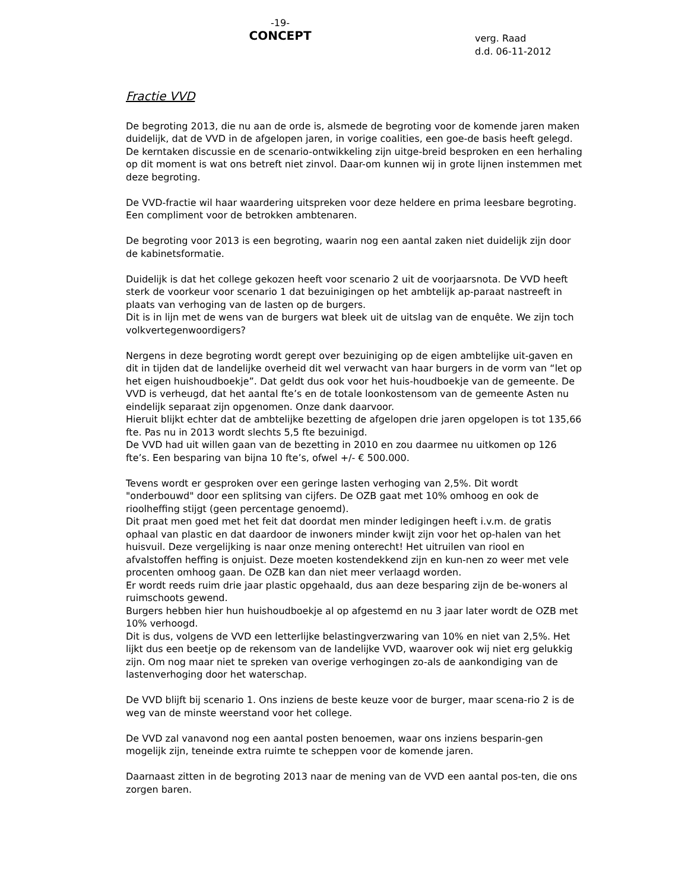-19-
CONCEPT
verg. Raad
d.d. 06-11-2012
Fractie VVD
De begroting 2013, die nu aan de orde is, alsmede de begroting voor de komende jaren maken duidelijk, dat de VVD in de afgelopen jaren, in vorige coalities, een goe-de basis heeft gelegd. De kerntaken discussie en de scenario-ontwikkeling zijn uitge-breid besproken en een herhaling op dit moment is wat ons betreft niet zinvol. Daar-om kunnen wij in grote lijnen instemmen met deze begroting.
De VVD-fractie wil haar waardering uitspreken voor deze heldere en prima leesbare begroting. Een compliment voor de betrokken ambtenaren.
De begroting voor 2013 is een begroting, waarin nog een aantal zaken niet duidelijk zijn door de kabinetsformatie.
Duidelijk is dat het college gekozen heeft voor scenario 2 uit de voorjaarsnota. De VVD heeft sterk de voorkeur voor scenario 1 dat bezuinigingen op het ambtelijk ap-paraat nastreeft in plaats van verhoging van de lasten op de burgers.
Dit is in lijn met de wens van de burgers wat bleek uit de uitslag van de enquête. We zijn toch volkvertegenwoordigers?
Nergens in deze begroting wordt gerept over bezuiniging op de eigen ambtelijke uit-gaven en dit in tijden dat de landelijke overheid dit wel verwacht van haar burgers in de vorm van “let op het eigen huishoudboekje”. Dat geldt dus ook voor het huis-houdboekje van de gemeente. De VVD is verheugd, dat het aantal fte’s en de totale loonkostensom van de gemeente Asten nu eindelijk separaat zijn opgenomen. Onze dank daarvoor.
Hieruit blijkt echter dat de ambtelijke bezetting de afgelopen drie jaren opgelopen is tot 135,66 fte. Pas nu in 2013 wordt slechts 5,5 fte bezuinigd.
De VVD had uit willen gaan van de bezetting in 2010 en zou daarmee nu uitkomen op 126 fte’s. Een besparing van bijna 10 fte’s, ofwel +/- € 500.000.
Tevens wordt er gesproken over een geringe lasten verhoging van 2,5%. Dit wordt "onderbouwd" door een splitsing van cijfers. De OZB gaat met 10% omhoog en ook de rioolheffing stijgt (geen percentage genoemd).
Dit praat men goed met het feit dat doordat men minder ledigingen heeft i.v.m. de gratis ophaal van plastic en dat daardoor de inwoners minder kwijt zijn voor het op-halen van het huisvuil. Deze vergelijking is naar onze mening onterecht! Het uitruilen van riool en afvalstoffen heffing is onjuist. Deze moeten kostendekkend zijn en kun-nen zo weer met vele procenten omhoog gaan. De OZB kan dan niet meer verlaagd worden.
Er wordt reeds ruim drie jaar plastic opgehaald, dus aan deze besparing zijn de be-woners al ruimschoots gewend.
Burgers hebben hier hun huishoudboekje al op afgestemd en nu 3 jaar later wordt de OZB met 10% verhoogd.
Dit is dus, volgens de VVD een letterlijke belastingverzwaring van 10% en niet van 2,5%. Het lijkt dus een beetje op de rekensom van de landelijke VVD, waarover ook wij niet erg gelukkig zijn. Om nog maar niet te spreken van overige verhogingen zo-als de aankondiging van de lastenverhoging door het waterschap.
De VVD blijft bij scenario 1. Ons inziens de beste keuze voor de burger, maar scena-rio 2 is de weg van de minste weerstand voor het college.
De VVD zal vanavond nog een aantal posten benoemen, waar ons inziens besparin-gen mogelijk zijn, teneinde extra ruimte te scheppen voor de komende jaren.
Daarnaast zitten in de begroting 2013 naar de mening van de VVD een aantal pos-ten, die ons zorgen baren.